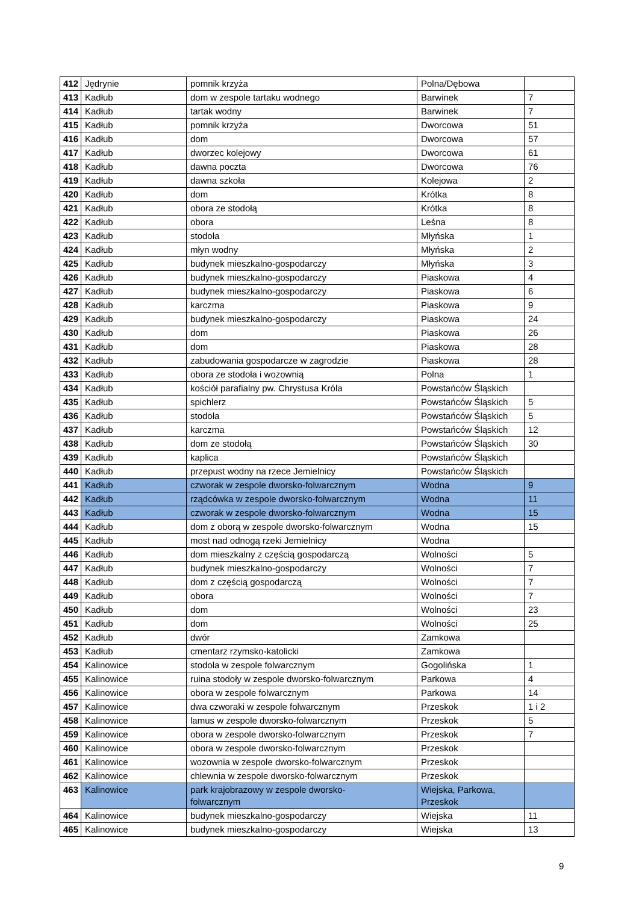| 412 | Jędrynie | pomnik krzyża | Polna/Dębowa | |
| 413 | Kadłub | dom w zespole tartaku wodnego | Barwinek | 7 |
| 414 | Kadłub | tartak wodny | Barwinek | 7 |
| 415 | Kadłub | pomnik krzyża | Dworcowa | 51 |
| 416 | Kadłub | dom | Dworcowa | 57 |
| 417 | Kadłub | dworzec kolejowy | Dworcowa | 61 |
| 418 | Kadłub | dawna poczta | Dworcowa | 76 |
| 419 | Kadłub | dawna szkoła | Kolejowa | 2 |
| 420 | Kadłub | dom | Krótka | 8 |
| 421 | Kadłub | obora ze stodołą | Krótka | 8 |
| 422 | Kadłub | obora | Leśna | 8 |
| 423 | Kadłub | stodoła | Młyńska | 1 |
| 424 | Kadłub | młyn wodny | Młyńska | 2 |
| 425 | Kadłub | budynek mieszkalno-gospodarczy | Młyńska | 3 |
| 426 | Kadłub | budynek mieszkalno-gospodarczy | Piaskowa | 4 |
| 427 | Kadłub | budynek mieszkalno-gospodarczy | Piaskowa | 6 |
| 428 | Kadłub | karczma | Piaskowa | 9 |
| 429 | Kadłub | budynek mieszkalno-gospodarczy | Piaskowa | 24 |
| 430 | Kadłub | dom | Piaskowa | 26 |
| 431 | Kadłub | dom | Piaskowa | 28 |
| 432 | Kadłub | zabudowania gospodarcze w zagrodzie | Piaskowa | 28 |
| 433 | Kadłub | obora ze stodoła i wozownią | Polna | 1 |
| 434 | Kadłub | kościół parafialny pw. Chrystusa Króla | Powstańców Śląskich | |
| 435 | Kadłub | spichlerz | Powstańców Śląskich | 5 |
| 436 | Kadłub | stodoła | Powstańców Śląskich | 5 |
| 437 | Kadłub | karczma | Powstańców Śląskich | 12 |
| 438 | Kadłub | dom ze stodołą | Powstańców Śląskich | 30 |
| 439 | Kadłub | kaplica | Powstańców Śląskich | |
| 440 | Kadłub | przepust wodny na rzece Jemielnicy | Powstańców Śląskich | |
| 441 | Kadłub | czworak w zespole dworsko-folwarcznym | Wodna | 9 |
| 442 | Kadłub | rządcówka w zespole dworsko-folwarcznym | Wodna | 11 |
| 443 | Kadłub | czworak w zespole dworsko-folwarcznym | Wodna | 15 |
| 444 | Kadłub | dom z oborą w zespole dworsko-folwarcznym | Wodna | 15 |
| 445 | Kadłub | most nad odnogą rzeki Jemielnicy | Wodna | |
| 446 | Kadłub | dom mieszkalny z częścią gospodarczą | Wolności | 5 |
| 447 | Kadłub | budynek mieszkalno-gospodarczy | Wolności | 7 |
| 448 | Kadłub | dom z częścią gospodarczą | Wolności | 7 |
| 449 | Kadłub | obora | Wolności | 7 |
| 450 | Kadłub | dom | Wolności | 23 |
| 451 | Kadłub | dom | Wolności | 25 |
| 452 | Kadłub | dwór | Zamkowa | |
| 453 | Kadłub | cmentarz rzymsko-katolicki | Zamkowa | |
| 454 | Kalinowice | stodoła w zespole folwarcznym | Gogolińska | 1 |
| 455 | Kalinowice | ruina stodoły w zespole dworsko-folwarcznym | Parkowa | 4 |
| 456 | Kalinowice | obora w zespole folwarcznym | Parkowa | 14 |
| 457 | Kalinowice | dwa czworaki w zespole folwarcznym | Przeskok | 1 i 2 |
| 458 | Kalinowice | lamus w zespole dworsko-folwarcznym | Przeskok | 5 |
| 459 | Kalinowice | obora w zespole dworsko-folwarcznym | Przeskok | 7 |
| 460 | Kalinowice | obora w zespole dworsko-folwarcznym | Przeskok | |
| 461 | Kalinowice | wozownia w zespole dworsko-folwarcznym | Przeskok | |
| 462 | Kalinowice | chlewnia w zespole dworsko-folwarcznym | Przeskok | |
| 463 | Kalinowice | park krajobrazowy w zespole dworsko- folwarcznym | Wiejska, Parkowa, Przeskok | |
| 464 | Kalinowice | budynek mieszkalno-gospodarczy | Wiejska | 11 |
| 465 | Kalinowice | budynek mieszkalno-gospodarczy | Wiejska | 13 |
9